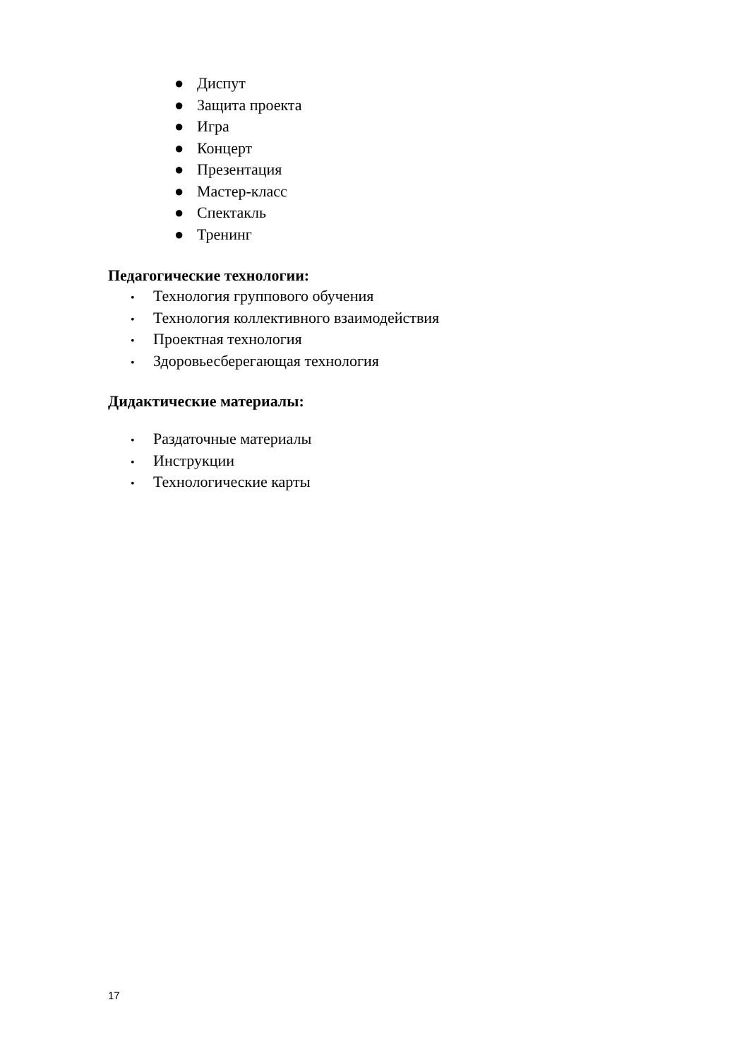● Диспут
● Защита проекта
● Игра
● Концерт
● Презентация
● Мастер-класс
● Спектакль
● Тренинг
Педагогические технологии:
• Технология группового обучения
• Технология коллективного взаимодействия
• Проектная технология
• Здоровьесберегающая технология
Дидактические материалы:
• Раздаточные материалы
• Инструкции
• Технологические карты
17